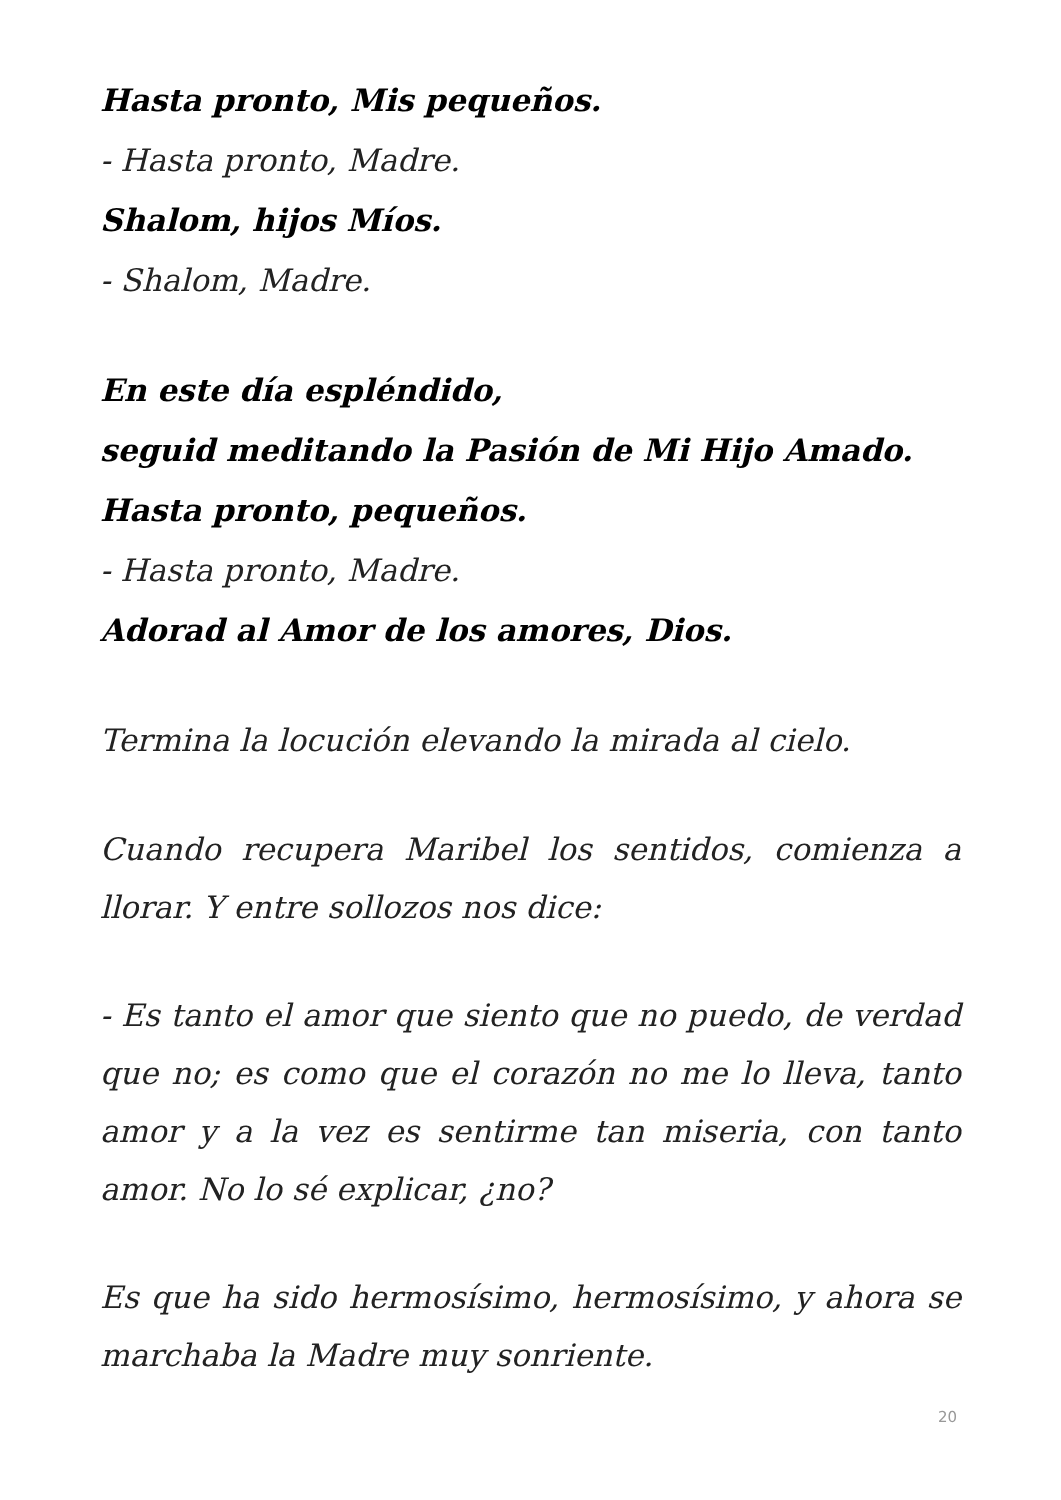Hasta pronto, Mis pequeños.
- Hasta pronto, Madre.
Shalom, hijos Míos.
- Shalom, Madre.
En este día espléndido,
seguid meditando la Pasión de Mi Hijo Amado.
Hasta pronto, pequeños.
- Hasta pronto, Madre.
Adorad al Amor de los amores, Dios.
Termina la locución elevando la mirada al cielo.
Cuando recupera Maribel los sentidos, comienza a llorar. Y entre sollozos nos dice:
- Es tanto el amor que siento que no puedo, de verdad que no; es como que el corazón no me lo lleva, tanto amor y a la vez es sentirme tan miseria, con tanto amor. No lo sé explicar, ¿no?
Es que ha sido hermosísimo, hermosísimo, y ahora se marchaba la Madre muy sonriente.
20